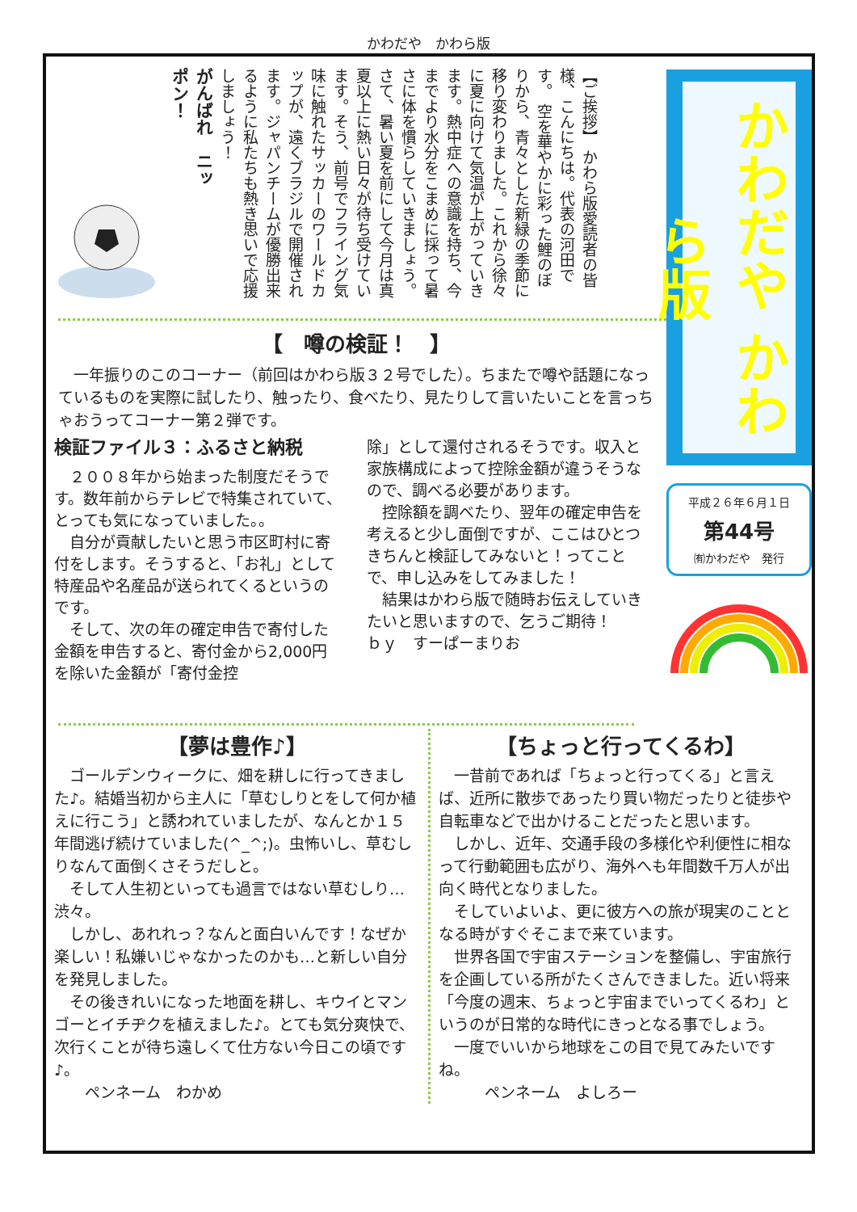かわだや　かわら版
がんばれ　ニッポン！
【ご挨拶】 かわら版愛読者の皆様、こんにちは。代表の河田です。 空を華やかに彩った鯉のぼりから、青々とした新緑の季節に移り変わりました。これから徐々に夏に向けて気温が上がっていきます。熱中症への意識を持ち、今までより水分をこまめに採って暑さに体を慣らしていきましょう。 さて、暑い夏を前にして今月は真夏以上に熱い日々が待ち受けています。そう、前号でフライング気味に触れたサッカーのワールドカップが、遠くブラジルで開催されます。ジャパンチームが優勝出来るように私たちも熱き思いで応援しましょう！
【　噂の検証！　】
　一年振りのこのコーナー（前回はかわら版３２号でした）。ちまたで噂や話題になっているものを実際に試したり、触ったり、食べたり、見たりして言いたいことを言っちゃおうってコーナー第２弾です。
検証ファイル３：ふるさと納税
　２００８年から始まった制度だそうです。数年前からテレビで特集されていて、とっても気になっていました。。
　自分が貢献したいと思う市区町村に寄付をします。そうすると、「お礼」として特産品や名産品が送られてくるというのです。
　そして、次の年の確定申告で寄付した金額を申告すると、寄付金から2,000円を除いた金額が「寄付金控
除」として還付されるそうです。収入と家族構成によって控除金額が違うそうなので、調べる必要があります。
　控除額を調べたり、翌年の確定申告を考えると少し面倒ですが、ここはひとつきちんと検証してみないと！ってことで、申し込みをしてみました！
　結果はかわら版で随時お伝えしていきたいと思いますので、乞うご期待！　　　　ｂｙ　すーぱーまりお
かわだや かわら版
平成２６年６月１日
第44号
㈲かわだや　発行
【夢は豊作♪】
　ゴールデンウィークに、畑を耕しに行ってきました♪。結婚当初から主人に「草むしりとをして何か植えに行こう」と誘われていましたが、なんとか１５年間逃げ続けていました(^_^;)。虫怖いし、草むしりなんて面倒くさそうだしと。
　そして人生初といっても過言ではない草むしり…渋々。
　しかし、あれれっ？なんと面白いんです！なぜか楽しい！私嫌いじゃなかったのかも…と新しい自分を発見しました。
　その後きれいになった地面を耕し、キウイとマンゴーとイチヂクを植えました♪。とても気分爽快で、次行くことが待ち遠しくて仕方ない今日この頃です♪。
　　ペンネーム　わかめ
【ちょっと行ってくるわ】
　一昔前であれば「ちょっと行ってくる」と言えば、近所に散歩であったり買い物だったりと徒歩や自転車などで出かけることだったと思います。
　しかし、近年、交通手段の多様化や利便性に相なって行動範囲も広がり、海外へも年間数千万人が出向く時代となりました。
　そしていよいよ、更に彼方への旅が現実のこととなる時がすぐそこまで来ています。
　世界各国で宇宙ステーションを整備し、宇宙旅行を企画している所がたくさんできました。近い将来「今度の週末、ちょっと宇宙までいってくるわ」というのが日常的な時代にきっとなる事でしょう。
　一度でいいから地球をこの目で見てみたいですね。
　　　ペンネーム　よしろー